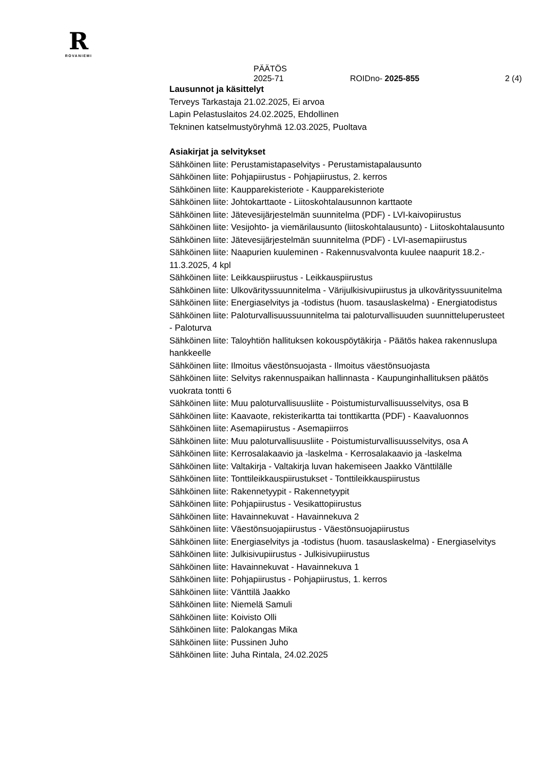R
ROVANIEMI
PÄÄTÖS
2025-71
ROIDno- 2025-855 2 (4)
Lausunnot ja käsittelyt
Terveys Tarkastaja 21.02.2025, Ei arvoa
Lapin Pelastuslaitos 24.02.2025, Ehdollinen
Tekninen katselmustyöryhmä 12.03.2025, Puoltava
Asiakirjat ja selvitykset
Sähköinen liite: Perustamistapaselvitys - Perustamistapalausunto
Sähköinen liite: Pohjapiirustus - Pohjapiirustus, 2. kerros
Sähköinen liite: Kaupparekisteriote - Kaupparekisteriote
Sähköinen liite: Johtokarttaote - Liitoskohtalausunnon karttaote
Sähköinen liite: Jätevesijärjestelmän suunnitelma (PDF) - LVI-kaivopiirustus
Sähköinen liite: Vesijohto- ja viemärilausunto (liitoskohtalausunto) - Liitoskohtalausunto
Sähköinen liite: Jätevesijärjestelmän suunnitelma (PDF) - LVI-asemapiirustus
Sähköinen liite: Naapurien kuuleminen - Rakennusvalvonta kuulee naapurit 18.2.-
11.3.2025, 4 kpl
Sähköinen liite: Leikkauspiirustus - Leikkauspiirustus
Sähköinen liite: Ulkovärityssuunnitelma - Värijulkisivupiirustus ja ulkovärityssuunitelma
Sähköinen liite: Energiaselvitys ja -todistus (huom. tasauslaskelma) - Energiatodistus
Sähköinen liite: Paloturvallisuussuunnitelma tai paloturvallisuuden suunnitteluperusteet
- Paloturva
Sähköinen liite: Taloyhtiön hallituksen kokouspöytäkirja - Päätös hakea rakennuslupa
hankkeelle
Sähköinen liite: Ilmoitus väestönsuojasta - Ilmoitus väestönsuojasta
Sähköinen liite: Selvitys rakennuspaikan hallinnasta - Kaupunginhallituksen päätös
vuokrata tontti 6
Sähköinen liite: Muu paloturvallisuusliite - Poistumisturvallisuusselvitys, osa B
Sähköinen liite: Kaavaote, rekisterikartta tai tonttikartta (PDF) - Kaavaluonnos
Sähköinen liite: Asemapiirustus - Asemapiirros
Sähköinen liite: Muu paloturvallisuusliite - Poistumisturvallisuusselvitys, osa A
Sähköinen liite: Kerrosalakaavio ja -laskelma - Kerrosalakaavio ja -laskelma
Sähköinen liite: Valtakirja - Valtakirja luvan hakemiseen Jaakko Vänttilälle
Sähköinen liite: Tonttileikkauspiirustukset - Tonttileikkauspiirustus
Sähköinen liite: Rakennetyypit - Rakennetyypit
Sähköinen liite: Pohjapiirustus - Vesikattopiirustus
Sähköinen liite: Havainnekuvat - Havainnekuva 2
Sähköinen liite: Väestönsuojapiirustus - Väestönsuojapiirustus
Sähköinen liite: Energiaselvitys ja -todistus (huom. tasauslaskelma) - Energiaselvitys
Sähköinen liite: Julkisivupiirustus - Julkisivupiirustus
Sähköinen liite: Havainnekuvat - Havainnekuva 1
Sähköinen liite: Pohjapiirustus - Pohjapiirustus, 1. kerros
Sähköinen liite: Vänttilä Jaakko
Sähköinen liite: Niemelä Samuli
Sähköinen liite: Koivisto Olli
Sähköinen liite: Palokangas Mika
Sähköinen liite: Pussinen Juho
Sähköinen liite: Juha Rintala, 24.02.2025